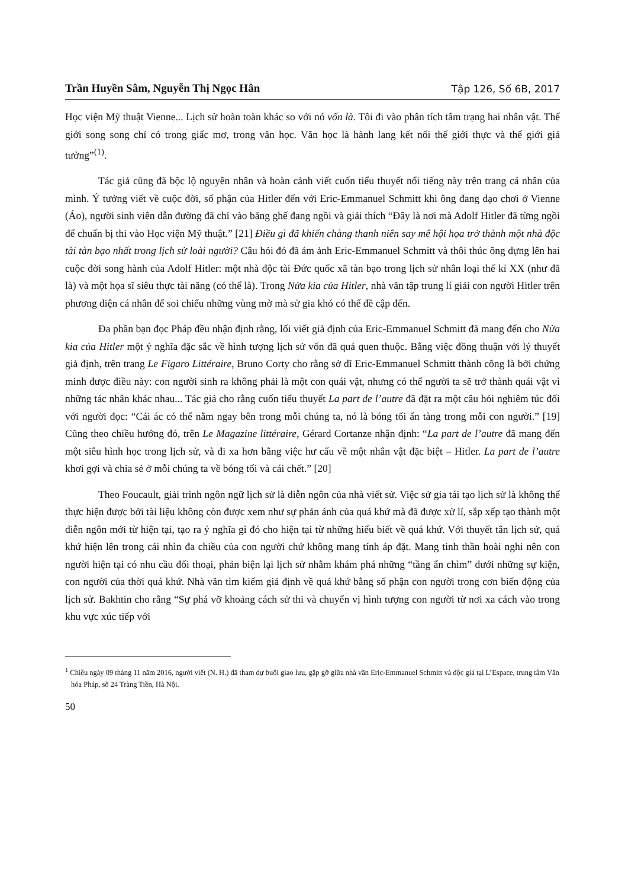Trần Huyền Sâm, Nguyễn Thị Ngọc Hân Tập 126, Số 6B, 2017
Học viện Mỹ thuật Vienne... Lịch sử hoàn toàn khác so với nó vốn là. Tôi đi vào phân tích tâm trạng hai nhân vật. Thế giới song song chỉ có trong giấc mơ, trong văn học. Văn học là hành lang kết nối thế giới thực và thế giới giả tưởng”<sup>(1)</sup>.
Tác giả cũng đã bộc lộ nguyên nhân và hoàn cảnh viết cuốn tiểu thuyết nổi tiếng này trên trang cá nhân của mình. Ý tưởng viết về cuộc đời, số phận của Hitler đến với Eric-Emmanuel Schmitt khi ông đang dạo chơi ở Vienne (Áo), người sinh viên dẫn đường đã chỉ vào băng ghế đang ngồi và giải thích “Đây là nơi mà Adolf Hitler đã từng ngồi để chuẩn bị thi vào Học viện Mỹ thuật.” [21] Điều gì đã khiến chàng thanh niên say mê hội họa trở thành một nhà độc tài tàn bạo nhất trong lịch sử loài người? Câu hỏi đó đã ám ảnh Eric-Emmanuel Schmitt và thôi thúc ông dựng lên hai cuộc đời song hành của Adolf Hitler: một nhà độc tài Đức quốc xã tàn bạo trong lịch sử nhân loại thế kỉ XX (như đã là) và một họa sĩ siêu thực tài năng (có thể là). Trong Nửa kia của Hitler, nhà văn tập trung lí giải con người Hitler trên phương diện cá nhân để soi chiếu những vùng mờ mà sử gia khó có thể đề cập đến.
Đa phần bạn đọc Pháp đều nhận định rằng, lối viết giả định của Eric-Emmanuel Schmitt đã mang đến cho Nửa kia của Hitler một ý nghĩa đặc sắc về hình tượng lịch sử vốn đã quá quen thuộc. Bằng việc đồng thuận với lý thuyết giả định, trên trang Le Figaro Littéraire, Bruno Corty cho rằng sở dĩ Eric-Emmanuel Schmitt thành công là bởi chứng minh được điều này: con người sinh ra không phải là một con quái vật, nhưng có thể người ta sẽ trở thành quái vật vì những tác nhân khác nhau... Tác giả cho rằng cuốn tiểu thuyết La part de l’autre đã đặt ra một câu hỏi nghiêm túc đối với người đọc: “Cái ác có thể nằm ngay bên trong mỗi chúng ta, nó là bóng tối ẩn tàng trong mỗi con người.” [19] Cũng theo chiều hướng đó, trên Le Magazine littéraire, Gérard Cortanze nhận định: “La part de l’autre đã mang đến một siêu hình học trong lịch sử, và đi xa hơn bằng việc hư cấu về một nhân vật đặc biệt – Hitler. La part de l’autre khơi gợi và chia sẻ ở mỗi chúng ta về bóng tối và cái chết.” [20]
Theo Foucault, giải trình ngôn ngữ lịch sử là diễn ngôn của nhà viết sử. Việc sử gia tái tạo lịch sử là không thể thực hiện được bởi tài liệu không còn được xem như sự phản ánh của quá khứ mà đã được xử lí, sắp xếp tạo thành một diễn ngôn mới từ hiện tại, tạo ra ý nghĩa gì đó cho hiện tại từ những hiểu biết về quá khứ. Với thuyết tân lịch sử, quá khứ hiện lên trong cái nhìn đa chiều của con người chứ không mang tính áp đặt. Mang tinh thần hoài nghi nên con người hiện tại có nhu cầu đối thoại, phản biện lại lịch sử nhằm khám phá những “tầng ẩn chìm” dưới những sự kiện, con người của thời quá khứ. Nhà văn tìm kiếm giả định về quá khứ bằng số phận con người trong cơn biến động của lịch sử. Bakhtin cho rằng “Sự phá vỡ khoảng cách sử thi và chuyển vị hình tượng con người từ nơi xa cách vào trong khu vực xúc tiếp với
<sup>1</sup> Chiều ngày 09 tháng 11 năm 2016, người viết (N. H.) đã tham dự buổi giao lưu, gặp gỡ giữa nhà văn Eric-Emmanuel Schmitt và độc giả tại L’Espace, trung tâm Văn hóa Pháp, số 24 Tràng Tiền, Hà Nội.
50